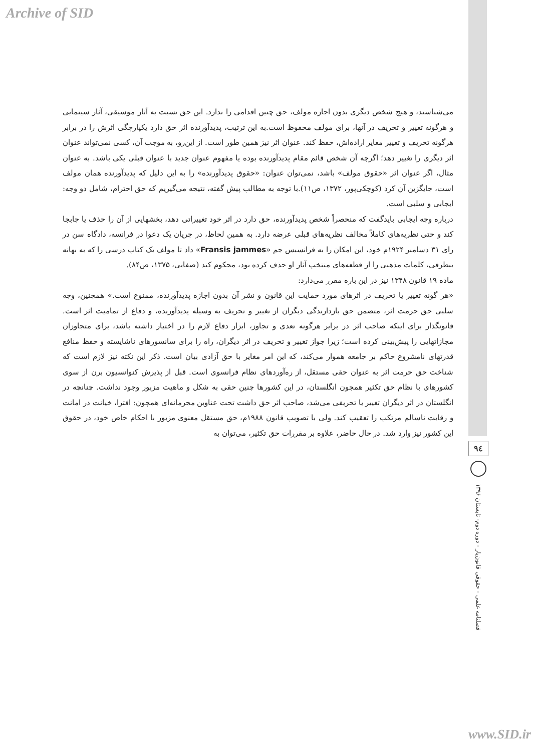Archive of SID
می‌شناسند، و هیچ شخص دیگری بدون اجازه مولف، حق چنین اقدامی را ندارد. این حق نسبت به آثار موسیقی، آثار سینمایی و هرگونه تغییر و تحریف در آنها، برای مولف محفوظ است.به این ترتیب، پدیدآورنده اثر حق دارد یکپارچگی اثرش را در برابر هرگونه تحریف و تغییر مغایر اراده‌اش، حفظ کند. عنوان اثر نیز همین طور است. از این‌رو، به موجب آن، کسی نمی‌تواند عنوان اثر دیگری را تغییر دهد؛ اگرچه آن شخص قائم مقام پدیدآورنده بوده یا مفهوم عنوان جدید با عنوان قبلی یکی باشد. به عنوان مثال، اگر عنوان اثر «حقوق مولف» باشد، نمی‌توان عنوان: «حقوق پدیدآورنده» را به این دلیل که پدیدآورنده همان مولف است، جایگزین آن کرد (کوچکی‌پور، ۱۳۷۲، ص۱۱).با توجه به مطالب پیش گفته، نتیجه می‌گیریم که حق احترام، شامل دو وجه: ایجابی و سلبی است.
درباره وجه ایجابی بایدگفت که منحصراً شخص پدیدآورنده، حق دارد در اثر خود تغییراتی دهد، بخشهایی از آن را حذف یا جابجا کند و حتی نظریه‌های کاملاً مخالف نظریه‌های قبلی عرضه دارد. به همین لحاظ، در جریان یک دعوا در فرانسه، دادگاه سن در رای ۳۱ دسامبر ۱۹۲۴م خود، این امکان را به فرانسیس جم «Fransis jammes» داد تا مولف یک کتاب درسی را که به بهانه بیطرفی، کلمات مذهبی را از قطعه‌های منتخب آثار او حذف کرده بود، محکوم کند (صفایی، ۱۳۷۵، ص۸۴).
ماده ۱۹ قانون ۱۳۴۸ نیز در این باره مقرر می‌دارد:
«هر گونه تغییر یا تحریف در اثرهای مورد حمایت این قانون و نشر آن بدون اجازه پدیدآورنده، ممنوع است.» همچنین، وجه سلبی حق حرمت اثر، متضمن حق بازدارندگی دیگران از تغییر و تحریف به وسیله پدیدآورنده، و دفاع از تمامیت اثر است. قانونگذار برای اینکه صاحب اثر در برابر هرگونه تعدی و تجاوز، ابزار دفاع لازم را در اختیار داشته باشد، برای متجاوزان مجازاتهایی را پیش‌بینی کرده است؛ زیرا جواز تغییر و تحریف در اثر دیگران، راه را برای سانسورهای ناشایسته و حفظ منافع قدرتهای نامشروع حاکم بر جامعه هموار می‌کند، که این امر مغایر با حق آزادی بیان است. ذکر این نکته نیز لازم است که شناخت حق حرمت اثر به عنوان حقی مستقل، از ره‌آوردهای نظام فرانسوی است. قبل از پذیرش کنوانسیون برن از سوی کشورهای با نظام حق تکثیر همچون انگلستان، در این کشورها چنین حقی به شکل و ماهیت مزبور وجود نداشت. چنانچه در انگلستان در اثر دیگران تغییر یا تحریفی می‌شد، صاحب اثر حق داشت تحت عناوین مجرمانه‌ای همچون: افترا، خیانت در امانت و رقابت ناسالم مرتکب را تعقیب کند. ولی با تصویب قانون ۱۹۸۸م، حق مستقل معنوی مزبور با احکام خاص خود، در حقوق این کشور نیز وارد شد. در حال حاضر، علاوه بر مقررات حق تکثیر، می‌توان به
۹٤
فصلنامه علمی - حقوقی قانون‌یار - دوره دوم- تابستان ۱۳۹۶
www.SID.ir